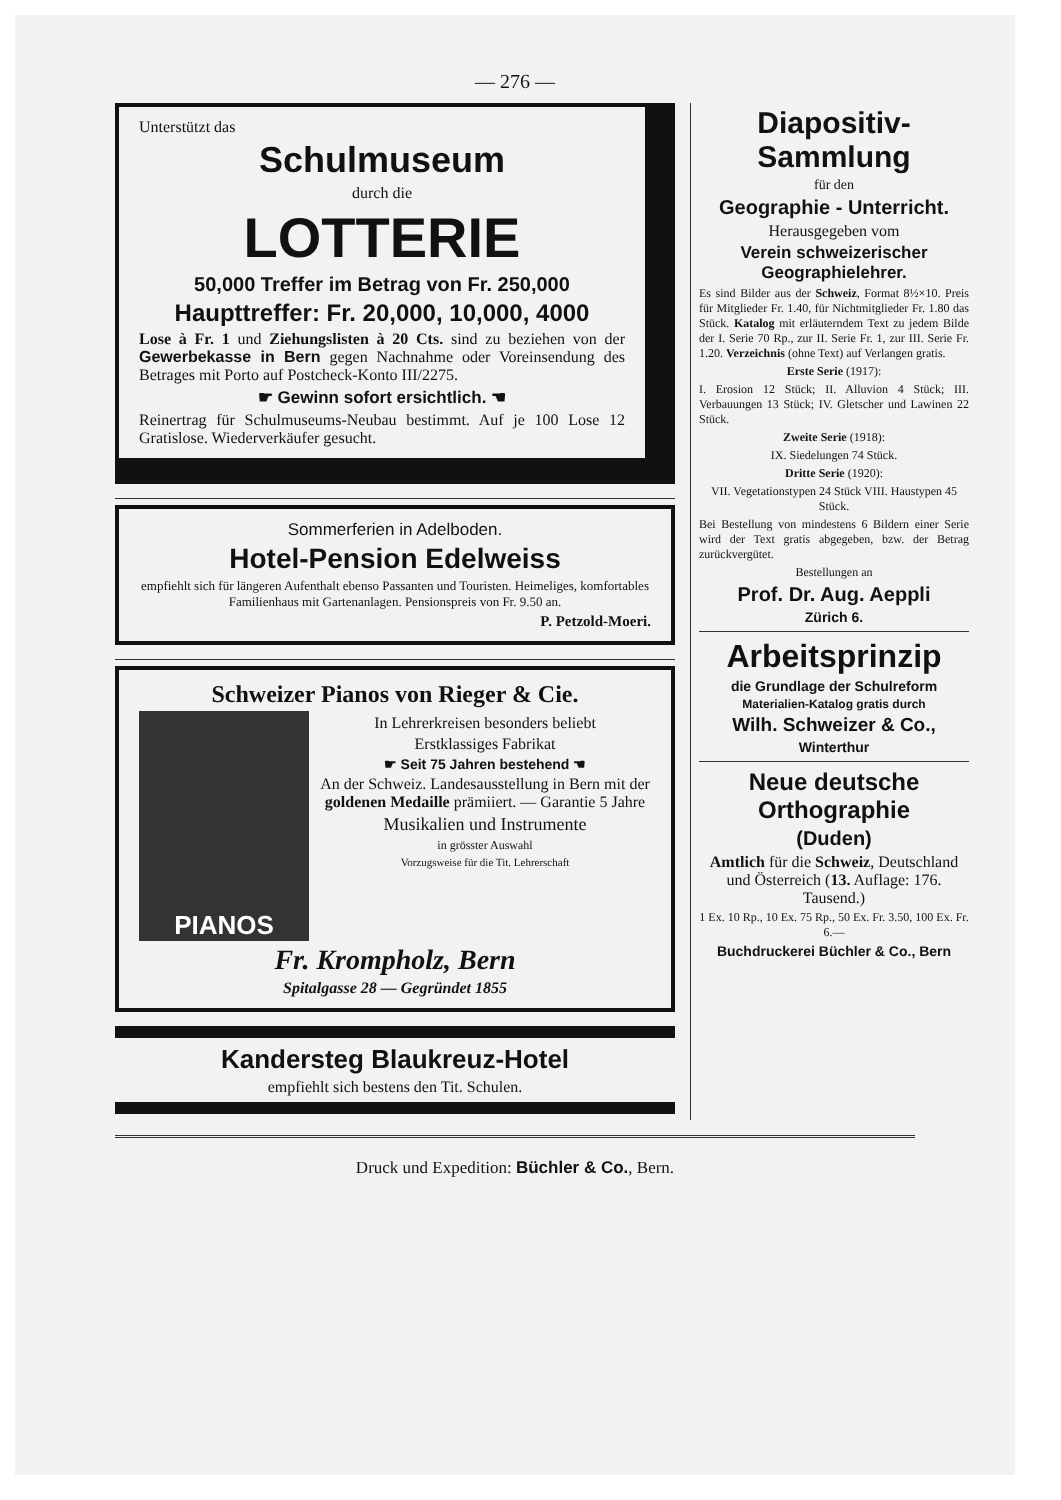— 276 —
Unterstützt das
Schulmuseum
durch die
LOTTERIE
50,000 Treffer im Betrag von Fr. 250,000
Haupttreffer: Fr. 20,000, 10,000, 4000
Lose à Fr. 1 und Ziehungslisten à 20 Cts. sind zu beziehen von der Gewerbekasse in Bern gegen Nachnahme oder Voreinsendung des Betrages mit Porto auf Postcheck-Konto III/2275.
☛ Gewinn sofort ersichtlich. ☚
Reinertrag für Schulmuseums-Neubau bestimmt. Auf je 100 Lose 12 Gratislose. Wiederverkäufer gesucht.
Sommerferien in Adelboden.
Hotel-Pension Edelweiss
empfiehlt sich für längeren Aufenthalt ebenso Passanten und Touristen. Heimeliges, komfortables Familienhaus mit Gartenanlagen. Pensionspreis von Fr. 9.50 an.
P. Petzold-Moeri.
Schweizer Pianos von Rieger & Cie.
PIANOS
In Lehrerkreisen besonders beliebt
Erstklassiges Fabrikat
☛ Seit 75 Jahren bestehend ☚
An der Schweiz. Landesausstellung in Bern mit der goldenen Medaille prämiiert. — Garantie 5 Jahre
Musikalien und Instrumente
in grösster Auswahl
Vorzugsweise für die Tit. Lehrerschaft
Fr. Krompholz, Bern
Spitalgasse 28 — Gegründet 1855
Kandersteg Blaukreuz-Hotel
empfiehlt sich bestens den Tit. Schulen.
Diapositiv-Sammlung
für den
Geographie - Unterricht.
Herausgegeben vom
Verein schweizerischer Geographielehrer.
Es sind Bilder aus der Schweiz, Format 8½×10. Preis für Mitglieder Fr. 1.40, für Nichtmitglieder Fr. 1.80 das Stück. Katalog mit erläuterndem Text zu jedem Bilde der I. Serie 70 Rp., zur II. Serie Fr. 1, zur III. Serie Fr. 1.20. Verzeichnis (ohne Text) auf Verlangen gratis.
Erste Serie (1917):
I. Erosion 12 Stück; II. Alluvion 4 Stück; III. Verbauungen 13 Stück; IV. Gletscher und Lawinen 22 Stück.
Zweite Serie (1918):
IX. Siedelungen 74 Stück.
Dritte Serie (1920):
VII. Vegetationstypen 24 Stück VIII. Haustypen 45 Stück.
Bei Bestellung von mindestens 6 Bildern einer Serie wird der Text gratis abgegeben, bzw. der Betrag zurückvergütet.
Bestellungen an
Prof. Dr. Aug. Aeppli
Zürich 6.
Arbeitsprinzip
die Grundlage der Schulreform
Materialien-Katalog gratis durch
Wilh. Schweizer & Co.,
Winterthur
Neue deutsche Orthographie
(Duden)
Amtlich für die Schweiz, Deutschland und Österreich (13. Auflage: 176. Tausend.)
1 Ex. 10 Rp., 10 Ex. 75 Rp., 50 Ex. Fr. 3.50, 100 Ex. Fr. 6.—
Buchdruckerei Büchler & Co., Bern
Druck und Expedition: Büchler & Co., Bern.